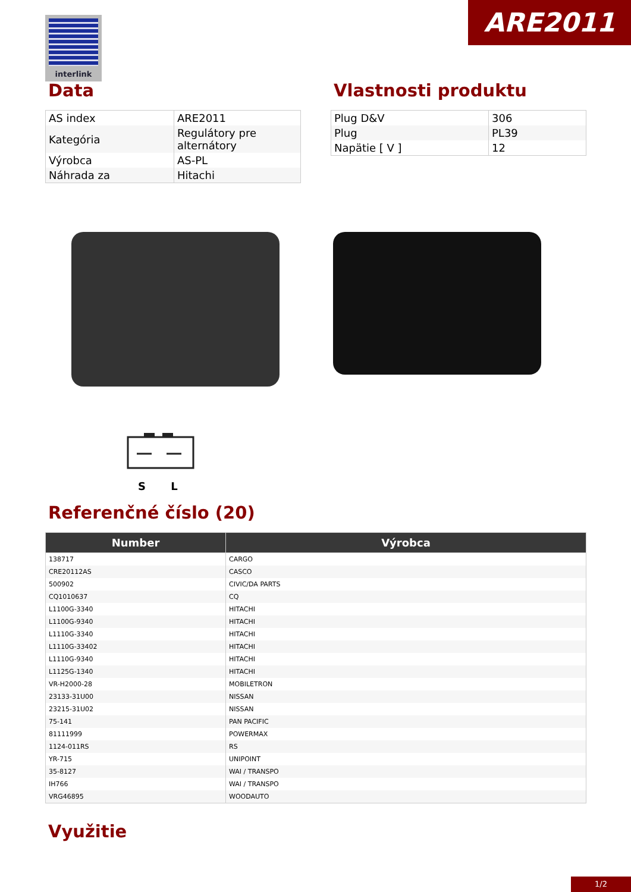ARE2011 interlink
Data
| AS index | ARE2011 |
| Kategória | Regulátory pre alternátory |
| Výrobca | AS-PL |
| Náhrada za | Hitachi |
Vlastnosti produktu
| Plug D&V | 306 |
| Plug | PL39 |
| Napätie [ V ] | 12 |
S L
Referenčné číslo (20)
| Number | Výrobca |
| --- | --- |
| 138717 | CARGO |
| CRE20112AS | CASCO |
| 500902 | CIVIC/DA PARTS |
| CQ1010637 | CQ |
| L1100G-3340 | HITACHI |
| L1100G-9340 | HITACHI |
| L1110G-3340 | HITACHI |
| L1110G-33402 | HITACHI |
| L1110G-9340 | HITACHI |
| L1125G-1340 | HITACHI |
| VR-H2000-28 | MOBILETRON |
| 23133-31U00 | NISSAN |
| 23215-31U02 | NISSAN |
| 75-141 | PAN PACIFIC |
| 81111999 | POWERMAX |
| 1124-011RS | RS |
| YR-715 | UNIPOINT |
| 35-8127 | WAI / TRANSPO |
| IH766 | WAI / TRANSPO |
| VRG46895 | WOODAUTO |
Využitie
1/2